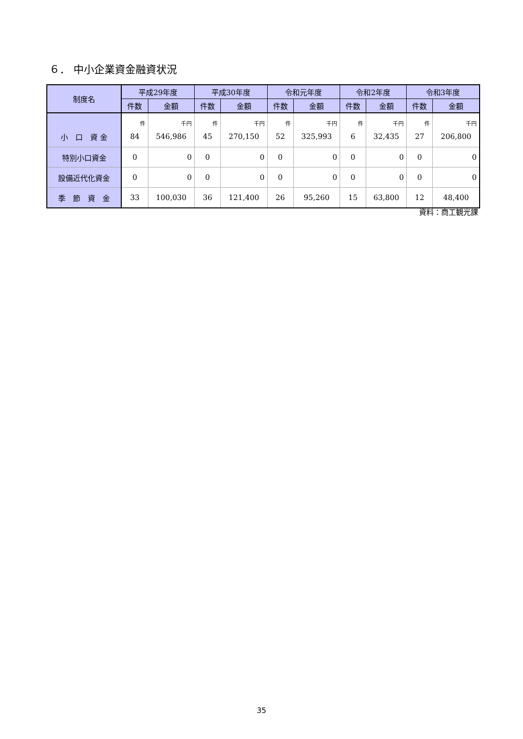６． 中小企業資金融資状況
| 制度名 | 平成29年度 | | 平成30年度 | | 令和元年度 | | 令和2年度 | | 令和3年度 | |
| --- | --- | --- | --- | --- | --- | --- | --- | --- | --- | --- |
| | 件数 | 金額 | 件数 | 金額 | 件数 | 金額 | 件数 | 金額 | 件数 | 金額 |
| 小 口 資 金 | 件 84 | 千円 546,986 | 件 45 | 千円 270,150 | 件 52 | 千円 325,993 | 件 6 | 千円 32,435 | 件 27 | 千円 206,800 |
| 特別小口資金 | 0 | 0 | 0 | 0 | 0 | 0 | 0 | 0 | 0 | 0 |
| 設備近代化資金 | 0 | 0 | 0 | 0 | 0 | 0 | 0 | 0 | 0 | 0 |
| 季 節 資 金 | 33 | 100,030 | 36 | 121,400 | 26 | 95,260 | 15 | 63,800 | 12 | 48,400 |
資料：商工観光課
35